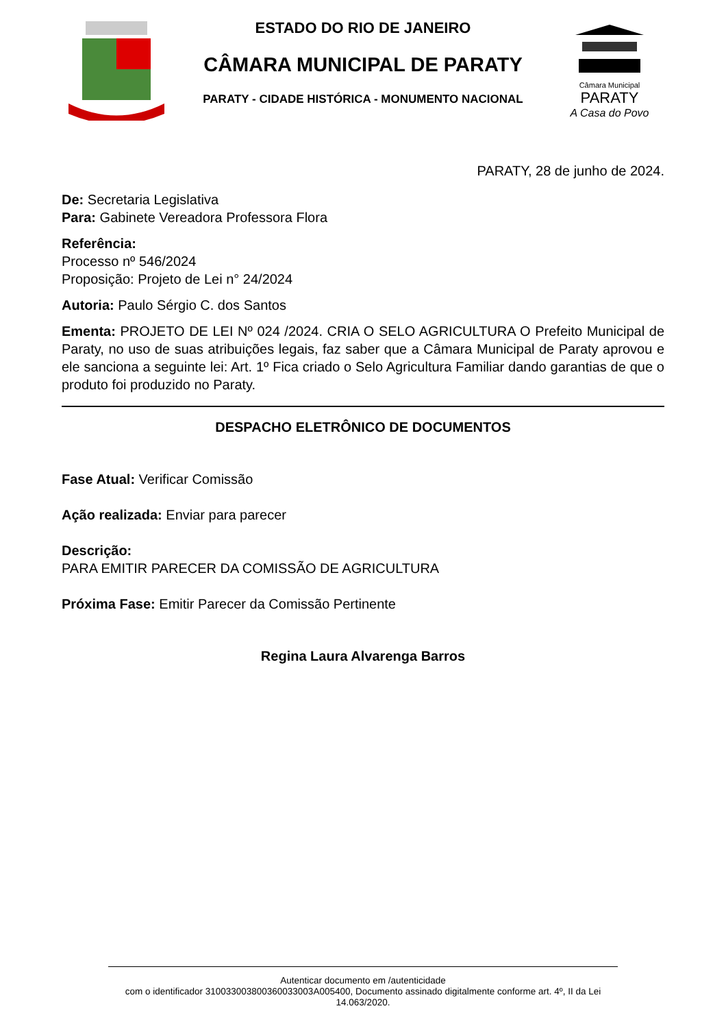ESTADO DO RIO DE JANEIRO
CÂMARA MUNICIPAL DE PARATY
PARATY - CIDADE HISTÓRICA - MONUMENTO NACIONAL
Câmara Municipal
PARATY
A Casa do Povo
PARATY, 28 de junho de 2024.
De: Secretaria Legislativa
Para: Gabinete Vereadora Professora Flora
Referência:
Processo nº 546/2024
Proposição: Projeto de Lei n° 24/2024
Autoria: Paulo Sérgio C. dos Santos
Ementa: PROJETO DE LEI Nº 024 /2024. CRIA O SELO AGRICULTURA O Prefeito Municipal de Paraty, no uso de suas atribuições legais, faz saber que a Câmara Municipal de Paraty aprovou e ele sanciona a seguinte lei: Art. 1º Fica criado o Selo Agricultura Familiar dando garantias de que o produto foi produzido no Paraty.
DESPACHO ELETRÔNICO DE DOCUMENTOS
Fase Atual: Verificar Comissão
Ação realizada: Enviar para parecer
Descrição:
PARA EMITIR PARECER DA COMISSÃO DE AGRICULTURA
Próxima Fase: Emitir Parecer da Comissão Pertinente
Regina Laura Alvarenga Barros
Autenticar documento em /autenticidade
com o identificador 310033003800360033003A005400, Documento assinado digitalmente conforme art. 4º, II da Lei 14.063/2020.